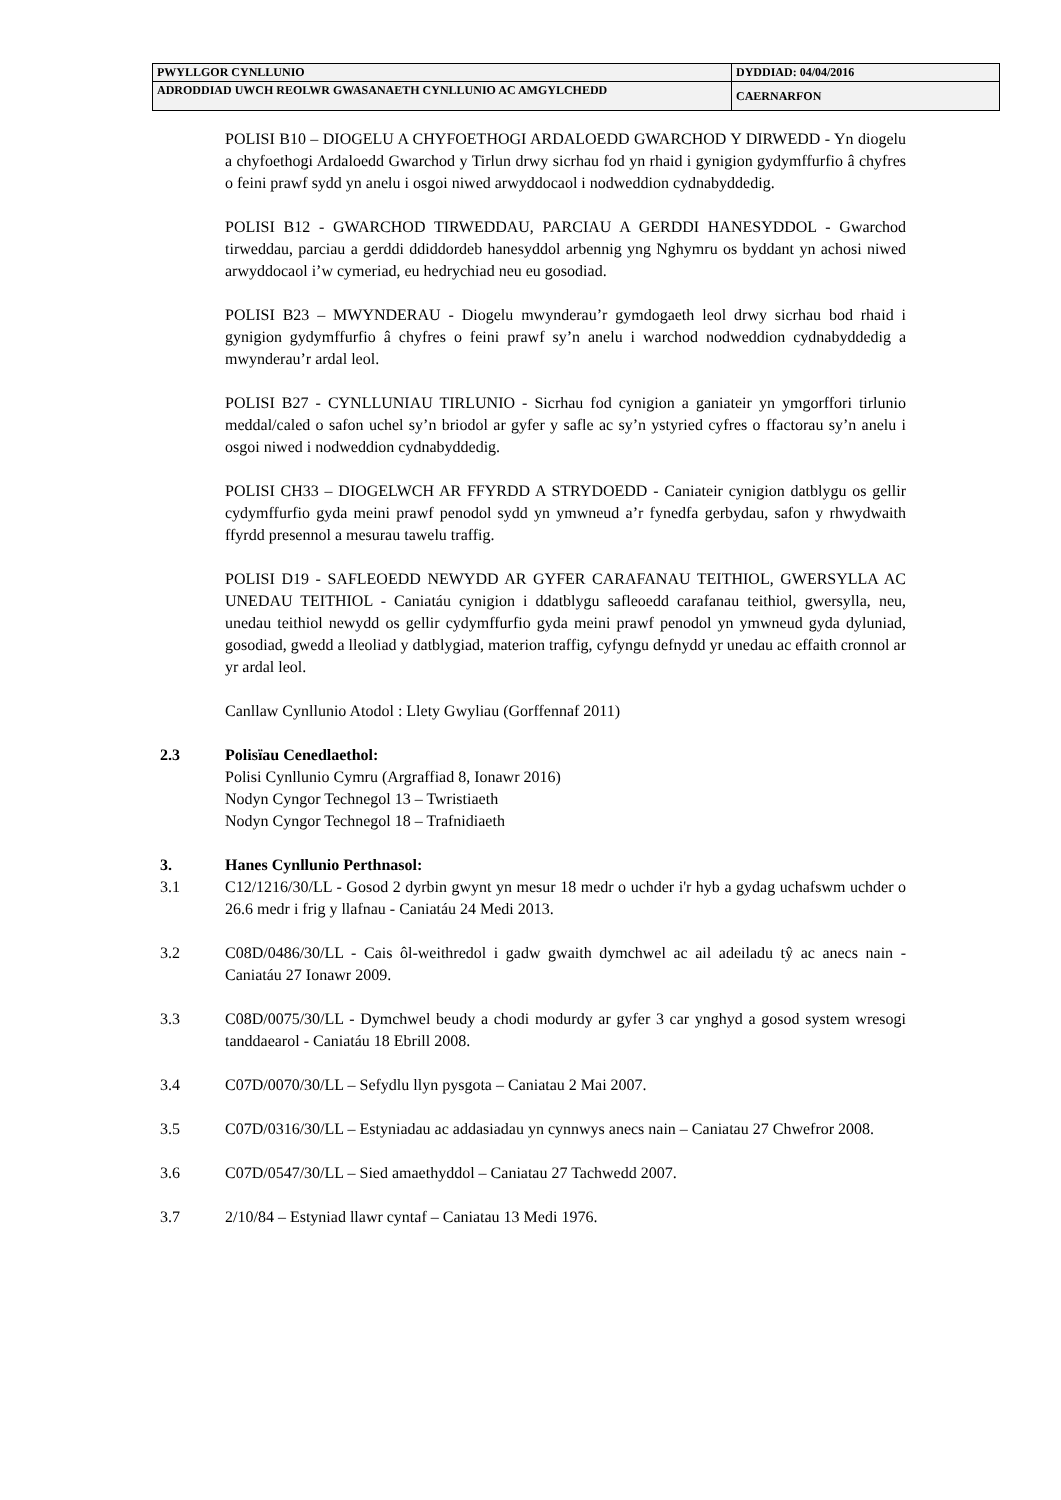| PWYLLGOR CYNLLUNIO | DYDDIAD: 04/04/2016 |
| ADRODDIAD UWCH REOLWR GWASANAETH CYNLLUNIO AC AMGYLCHEDD | CAERNARFON |
POLISI B10 – DIOGELU A CHYFOETHOGI ARDALOEDD GWARCHOD Y DIRWEDD - Yn diogelu a chyfoethogi Ardaloedd Gwarchod y Tirlun drwy sicrhau fod yn rhaid i gynigion gydymffurfio â chyfres o feini prawf sydd yn anelu i osgoi niwed arwyddocaol i nodweddion cydnabyddedig.
POLISI B12 - GWARCHOD TIRWEDDAU, PARCIAU A GERDDI HANESYDDOL - Gwarchod tirweddau, parciau a gerddi ddiddordeb hanesyddol arbennig yng Nghymru os byddant yn achosi niwed arwyddocaol i’w cymeriad, eu hedrychiad neu eu gosodiad.
POLISI B23 – MWYNDERAU - Diogelu mwynderau’r gymdogaeth leol drwy sicrhau bod rhaid i gynigion gydymffurfio â chyfres o feini prawf sy’n anelu i warchod nodweddion cydnabyddedig a mwynderau’r ardal leol.
POLISI B27 - CYNLLUNIAU TIRLUNIO - Sicrhau fod cynigion a ganiateir yn ymgorffori tirlunio meddal/caled o safon uchel sy’n briodol ar gyfer y safle ac sy’n ystyried cyfres o ffactorau sy’n anelu i osgoi niwed i nodweddion cydnabyddedig.
POLISI CH33 – DIOGELWCH AR FFYRDD A STRYDOEDD - Caniateir cynigion datblygu os gellir cydymffurfio gyda meini prawf penodol sydd yn ymwneud a’r fynedfa gerbydau, safon y rhwydwaith ffyrdd presennol a mesurau tawelu traffig.
POLISI D19 - SAFLEOEDD NEWYDD AR GYFER CARAFANAU TEITHIOL, GWERSYLLA AC UNEDAU TEITHIOL - Caniatáu cynigion i ddatblygu safleoedd carafanau teithiol, gwersylla, neu, unedau teithiol newydd os gellir cydymffurfio gyda meini prawf penodol yn ymwneud gyda dyluniad, gosodiad, gwedd a lleoliad y datblygiad, materion traffig, cyfyngu defnydd yr unedau ac effaith cronnol ar yr ardal leol.
Canllaw Cynllunio Atodol : Llety Gwyliau (Gorffennaf 2011)
2.3 Polisïau Cenedlaethol:
Polisi Cynllunio Cymru (Argraffiad 8, Ionawr 2016)
Nodyn Cyngor Technegol 13 – Twristiaeth
Nodyn Cyngor Technegol 18 – Trafnidiaeth
3. Hanes Cynllunio Perthnasol:
3.1 C12/1216/30/LL - Gosod 2 dyrbin gwynt yn mesur 18 medr o uchder i'r hyb a gydag uchafswm uchder o 26.6 medr i frig y llafnau - Caniatáu 24 Medi 2013.
3.2 C08D/0486/30/LL - Cais ôl-weithredol i gadw gwaith dymchwel ac ail adeiladu tŷ ac anecs nain - Caniatáu 27 Ionawr 2009.
3.3 C08D/0075/30/LL - Dymchwel beudy a chodi modurdy ar gyfer 3 car ynghyd a gosod system wresogi tanddaearol - Caniatáu 18 Ebrill 2008.
3.4 C07D/0070/30/LL – Sefydlu llyn pysgota – Caniatau 2 Mai 2007.
3.5 C07D/0316/30/LL – Estyniadau ac addasiadau yn cynnwys anecs nain – Caniatau 27 Chwefror 2008.
3.6 C07D/0547/30/LL – Sied amaethyddol – Caniatau 27 Tachwedd 2007.
3.7 2/10/84 – Estyniad llawr cyntaf – Caniatau 13 Medi 1976.